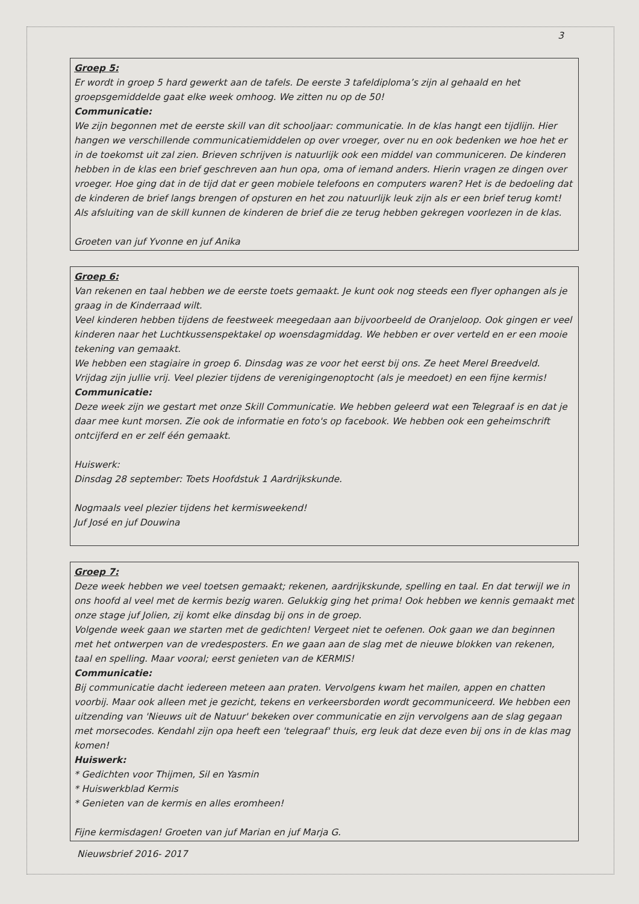3
Groep 5:
Er wordt in groep 5 hard gewerkt aan de tafels. De eerste 3 tafeldiploma’s zijn al gehaald en het groepsgemiddelde gaat elke week omhoog. We zitten nu op de 50!
Communicatie:
We zijn begonnen met de eerste skill van dit schooljaar: communicatie. In de klas hangt een tijdlijn. Hier hangen we verschillende communicatiemiddelen op over vroeger, over nu en ook bedenken we hoe het er in de toekomst uit zal zien. Brieven schrijven is natuurlijk ook een middel van communiceren. De kinderen hebben in de klas een brief geschreven aan hun opa, oma of iemand anders. Hierin vragen ze dingen over vroeger. Hoe ging dat in de tijd dat er geen mobiele telefoons en computers waren? Het is de bedoeling dat de kinderen de brief langs brengen of opsturen en het zou natuurlijk leuk zijn als er een brief terug komt! Als afsluiting van de skill kunnen de kinderen de brief die ze terug hebben gekregen voorlezen in de klas.
Groeten van juf Yvonne en juf Anika
Groep 6:
Van rekenen en taal hebben we de eerste toets gemaakt. Je kunt ook nog steeds een flyer ophangen als je graag in de Kinderraad wilt.
Veel kinderen hebben tijdens de feestweek meegedaan aan bijvoorbeeld de Oranjeloop. Ook gingen er veel kinderen naar het Luchtkussenspektakel op woensdagmiddag. We hebben er over verteld en er een mooie tekening van gemaakt.
We hebben een stagiaire in groep 6. Dinsdag was ze voor het eerst bij ons. Ze heet Merel Breedveld.
Vrijdag zijn jullie vrij. Veel plezier tijdens de verenigingenoptocht (als je meedoet) en een fijne kermis!
Communicatie:
Deze week zijn we gestart met onze Skill Communicatie. We hebben geleerd wat een Telegraaf is en dat je daar mee kunt morsen. Zie ook de informatie en foto's op facebook. We hebben ook een geheimschrift ontcijferd en er zelf één gemaakt.
Huiswerk:
Dinsdag 28 september: Toets Hoofdstuk 1 Aardrijkskunde.
Nogmaals veel plezier tijdens het kermisweekend!
Juf José en juf Douwina
Groep 7:
Deze week hebben we veel toetsen gemaakt; rekenen, aardrijkskunde, spelling en taal. En dat terwijl we in ons hoofd al veel met de kermis bezig waren. Gelukkig ging het prima! Ook hebben we kennis gemaakt met onze stage juf Jolien, zij komt elke dinsdag bij ons in de groep.
Volgende week gaan we starten met de gedichten! Vergeet niet te oefenen. Ook gaan we dan beginnen met het ontwerpen van de vredesposters. En we gaan aan de slag met de nieuwe blokken van rekenen, taal en spelling. Maar vooral; eerst genieten van de KERMIS!
Communicatie:
Bij communicatie dacht iedereen meteen aan praten. Vervolgens kwam het mailen, appen en chatten voorbij. Maar ook alleen met je gezicht, tekens en verkeersborden wordt gecommuniceerd. We hebben een uitzending van 'Nieuws uit de Natuur' bekeken over communicatie en zijn vervolgens aan de slag gegaan met morsecodes. Kendahl zijn opa heeft een 'telegraaf' thuis, erg leuk dat deze even bij ons in de klas mag komen!
Huiswerk:
* Gedichten voor Thijmen, Sil en Yasmin
* Huiswerkblad Kermis
* Genieten van de kermis en alles eromheen!
Fijne kermisdagen! Groeten van juf Marian en juf Marja G.
Nieuwsbrief 2016- 2017